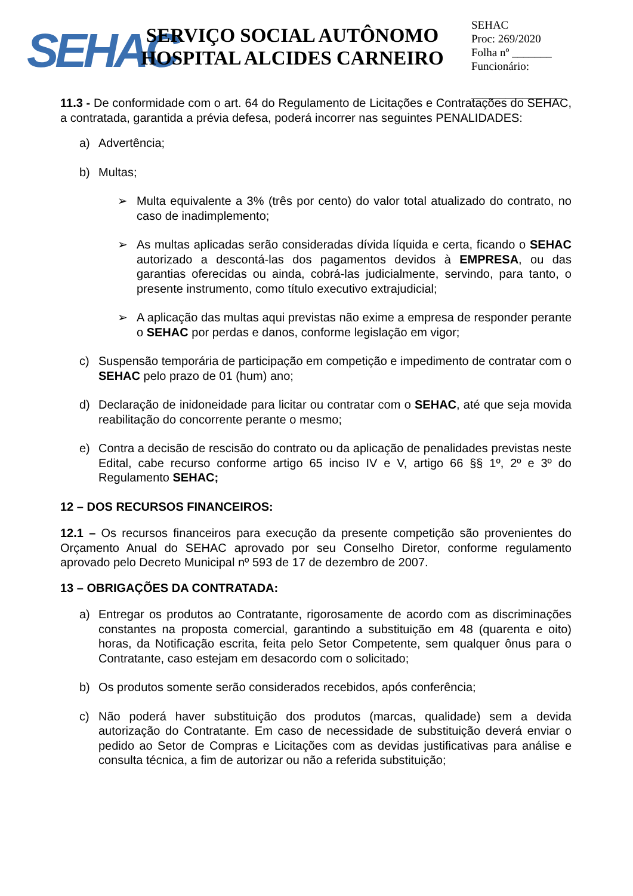SEHAC
SERVIÇO SOCIAL AUTÔNOMO
HOSPITAL ALCIDES CARNEIRO
SEHAC
Proc: 269/2020
Folha nº _______
Funcionário:
________________
11.3 - De conformidade com o art. 64 do Regulamento de Licitações e Contratações do SEHAC, a contratada, garantida a prévia defesa, poderá incorrer nas seguintes PENALIDADES:
a) Advertência;
b) Multas;
➢ Multa equivalente a 3% (três por cento) do valor total atualizado do contrato, no caso de inadimplemento;
➢ As multas aplicadas serão consideradas dívida líquida e certa, ficando o SEHAC autorizado a descontá-las dos pagamentos devidos à EMPRESA, ou das garantias oferecidas ou ainda, cobrá-las judicialmente, servindo, para tanto, o presente instrumento, como título executivo extrajudicial;
➢ A aplicação das multas aqui previstas não exime a empresa de responder perante o SEHAC por perdas e danos, conforme legislação em vigor;
c) Suspensão temporária de participação em competição e impedimento de contratar com o SEHAC pelo prazo de 01 (hum) ano;
d) Declaração de inidoneidade para licitar ou contratar com o SEHAC, até que seja movida reabilitação do concorrente perante o mesmo;
e) Contra a decisão de rescisão do contrato ou da aplicação de penalidades previstas neste Edital, cabe recurso conforme artigo 65 inciso IV e V, artigo 66 §§ 1º, 2º e 3º do Regulamento SEHAC;
12 – DOS RECURSOS FINANCEIROS:
12.1 – Os recursos financeiros para execução da presente competição são provenientes do Orçamento Anual do SEHAC aprovado por seu Conselho Diretor, conforme regulamento aprovado pelo Decreto Municipal nº 593 de 17 de dezembro de 2007.
13 – OBRIGAÇÕES DA CONTRATADA:
a) Entregar os produtos ao Contratante, rigorosamente de acordo com as discriminações constantes na proposta comercial, garantindo a substituição em 48 (quarenta e oito) horas, da Notificação escrita, feita pelo Setor Competente, sem qualquer ônus para o Contratante, caso estejam em desacordo com o solicitado;
b) Os produtos somente serão considerados recebidos, após conferência;
c) Não poderá haver substituição dos produtos (marcas, qualidade) sem a devida autorização do Contratante. Em caso de necessidade de substituição deverá enviar o pedido ao Setor de Compras e Licitações com as devidas justificativas para análise e consulta técnica, a fim de autorizar ou não a referida substituição;